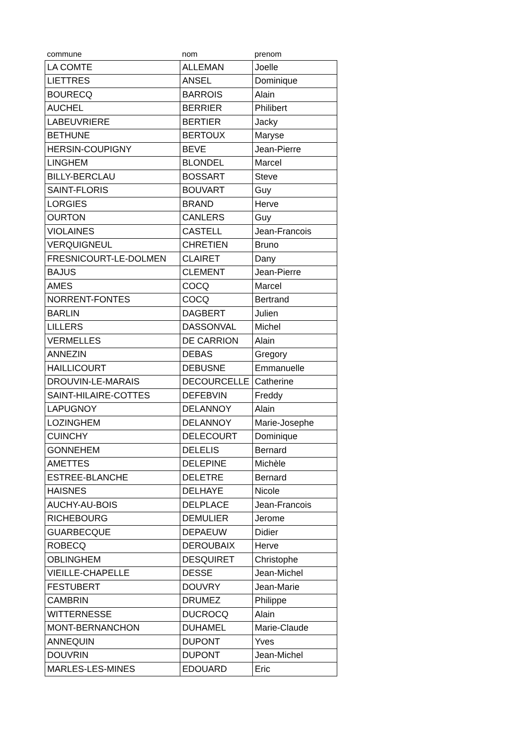| commune | nom | prenom |
| --- | --- | --- |
| LA COMTE | ALLEMAN | Joelle |
| LIETTRES | ANSEL | Dominique |
| BOURECQ | BARROIS | Alain |
| AUCHEL | BERRIER | Philibert |
| LABEUVRIERE | BERTIER | Jacky |
| BETHUNE | BERTOUX | Maryse |
| HERSIN-COUPIGNY | BEVE | Jean-Pierre |
| LINGHEM | BLONDEL | Marcel |
| BILLY-BERCLAU | BOSSART | Steve |
| SAINT-FLORIS | BOUVART | Guy |
| LORGIES | BRAND | Herve |
| OURTON | CANLERS | Guy |
| VIOLAINES | CASTELL | Jean-Francois |
| VERQUIGNEUL | CHRETIEN | Bruno |
| FRESNICOURT-LE-DOLMEN | CLAIRET | Dany |
| BAJUS | CLEMENT | Jean-Pierre |
| AMES | COCQ | Marcel |
| NORRENT-FONTES | COCQ | Bertrand |
| BARLIN | DAGBERT | Julien |
| LILLERS | DASSONVAL | Michel |
| VERMELLES | DE CARRION | Alain |
| ANNEZIN | DEBAS | Gregory |
| HAILLICOURT | DEBUSNE | Emmanuelle |
| DROUVIN-LE-MARAIS | DECOURCELLE | Catherine |
| SAINT-HILAIRE-COTTES | DEFEBVIN | Freddy |
| LAPUGNOY | DELANNOY | Alain |
| LOZINGHEM | DELANNOY | Marie-Josephe |
| CUINCHY | DELECOURT | Dominique |
| GONNEHEM | DELELIS | Bernard |
| AMETTES | DELEPINE | Michèle |
| ESTREE-BLANCHE | DELETRE | Bernard |
| HAISNES | DELHAYE | Nicole |
| AUCHY-AU-BOIS | DELPLACE | Jean-Francois |
| RICHEBOURG | DEMULIER | Jerome |
| GUARBECQUE | DEPAEUW | Didier |
| ROBECQ | DEROUBAIX | Herve |
| OBLINGHEM | DESQUIRET | Christophe |
| VIEILLE-CHAPELLE | DESSE | Jean-Michel |
| FESTUBERT | DOUVRY | Jean-Marie |
| CAMBRIN | DRUMEZ | Philippe |
| WITTERNESSE | DUCROCQ | Alain |
| MONT-BERNANCHON | DUHAMEL | Marie-Claude |
| ANNEQUIN | DUPONT | Yves |
| DOUVRIN | DUPONT | Jean-Michel |
| MARLES-LES-MINES | EDOUARD | Eric |